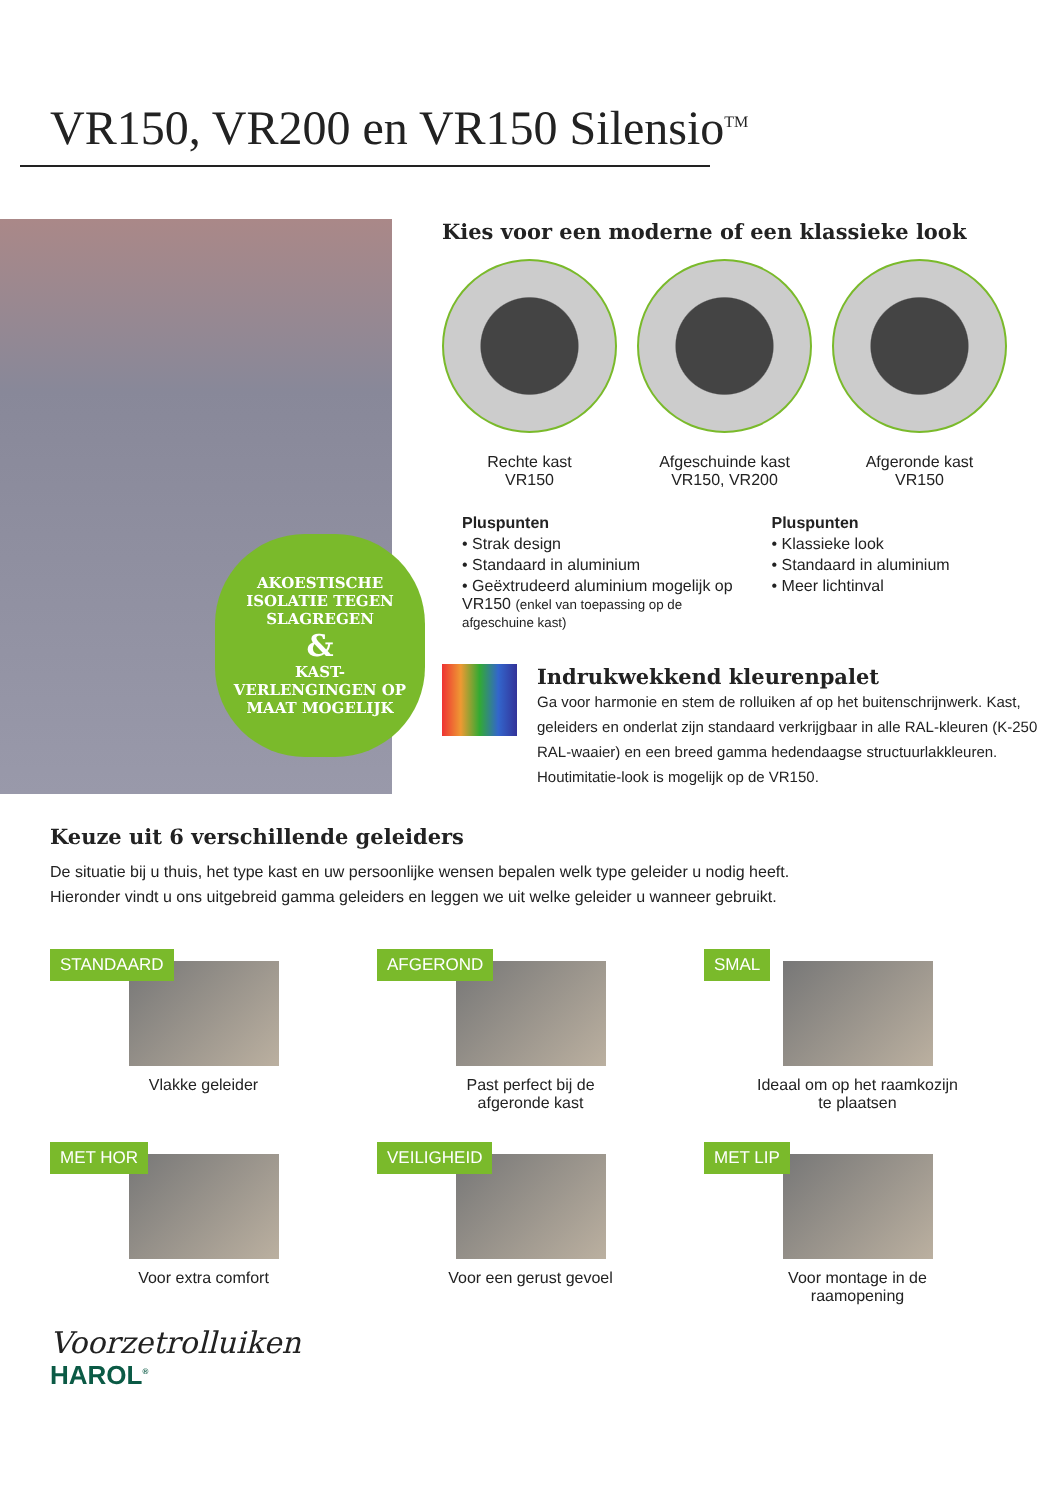VR150, VR200 en VR150 Silensio<sup>TM</sup>
AKOESTISCHE ISOLATIE TEGEN SLAGREGEN
&
KAST-VERLENGINGEN OP MAAT MOGELIJK
Kies voor een moderne of een klassieke look
Rechte kast
VR150
Afgeschuinde kast
VR150, VR200
Afgeronde kast
VR150
Pluspunten
• Strak design
• Standaard in aluminium
• Geëxtrudeerd aluminium mogelijk op VR150 (enkel van toepassing op de afgeschuine kast)
Pluspunten
• Klassieke look
• Standaard in aluminium
• Meer lichtinval
Indrukwekkend kleurenpalet
Ga voor harmonie en stem de rolluiken af op het buitenschrijnwerk. Kast, geleiders en onderlat zijn standaard verkrijgbaar in alle RAL-kleuren (K-250 RAL-waaier) en een breed gamma hedendaagse structuurlakkleuren. Houtimitatie-look is mogelijk op de VR150.
Keuze uit 6 verschillende geleiders
De situatie bij u thuis, het type kast en uw persoonlijke wensen bepalen welk type geleider u nodig heeft.
Hieronder vindt u ons uitgebreid gamma geleiders en leggen we uit welke geleider u wanneer gebruikt.
STANDAARD
Vlakke geleider
AFGEROND
Past perfect bij de
afgeronde kast
SMAL
Ideaal om op het raamkozijn
te plaatsen
MET HOR
Voor extra comfort
VEILIGHEID
Voor een gerust gevoel
MET LIP
Voor montage in de
raamopening
Voorzetrolluiken
HAROL<sup>®</sup>